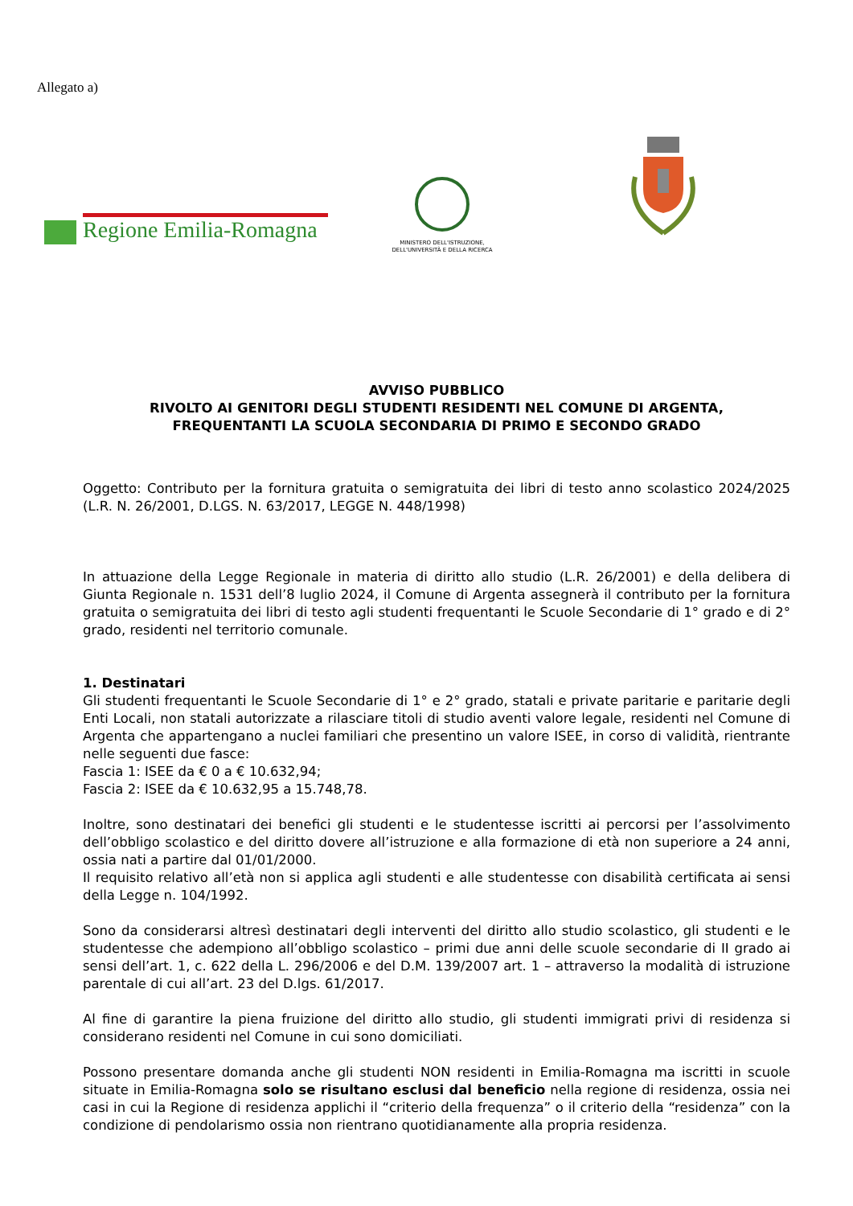Allegato a)
Regione Emilia-Romagna
MINISTERO DELL'ISTRUZIONE,
DELL'UNIVERSITÀ E DELLA RICERCA
AVVISO PUBBLICO
RIVOLTO AI GENITORI DEGLI STUDENTI RESIDENTI NEL COMUNE DI ARGENTA,
FREQUENTANTI LA SCUOLA SECONDARIA DI PRIMO E SECONDO GRADO
Oggetto: Contributo per la fornitura gratuita o semigratuita dei libri di testo anno scolastico 2024/2025 (L.R. N. 26/2001, D.LGS. N. 63/2017, LEGGE N. 448/1998)
In attuazione della Legge Regionale in materia di diritto allo studio (L.R. 26/2001) e della delibera di Giunta Regionale n. 1531 dell’8 luglio 2024, il Comune di Argenta assegnerà il contributo per la fornitura gratuita o semigratuita dei libri di testo agli studenti frequentanti le Scuole Secondarie di 1° grado e di 2° grado, residenti nel territorio comunale.
1. Destinatari
Gli studenti frequentanti le Scuole Secondarie di 1° e 2° grado, statali e private paritarie e paritarie degli Enti Locali, non statali autorizzate a rilasciare titoli di studio aventi valore legale, residenti nel Comune di Argenta che appartengano a nuclei familiari che presentino un valore ISEE, in corso di validità, rientrante nelle seguenti due fasce:
Fascia 1: ISEE da € 0 a € 10.632,94;
Fascia 2: ISEE da € 10.632,95 a 15.748,78.
Inoltre, sono destinatari dei benefici gli studenti e le studentesse iscritti ai percorsi per l’assolvimento dell’obbligo scolastico e del diritto dovere all’istruzione e alla formazione di età non superiore a 24 anni, ossia nati a partire dal 01/01/2000.
Il requisito relativo all’età non si applica agli studenti e alle studentesse con disabilità certificata ai sensi della Legge n. 104/1992.
Sono da considerarsi altresì destinatari degli interventi del diritto allo studio scolastico, gli studenti e le studentesse che adempiono all’obbligo scolastico – primi due anni delle scuole secondarie di II grado ai sensi dell’art. 1, c. 622 della L. 296/2006 e del D.M. 139/2007 art. 1 – attraverso la modalità di istruzione parentale di cui all’art. 23 del D.lgs. 61/2017.
Al fine di garantire la piena fruizione del diritto allo studio, gli studenti immigrati privi di residenza si considerano residenti nel Comune in cui sono domiciliati.
Possono presentare domanda anche gli studenti NON residenti in Emilia-Romagna ma iscritti in scuole situate in Emilia-Romagna solo se risultano esclusi dal beneficio nella regione di residenza, ossia nei casi in cui la Regione di residenza applichi il “criterio della frequenza” o il criterio della “residenza” con la condizione di pendolarismo ossia non rientrano quotidianamente alla propria residenza.